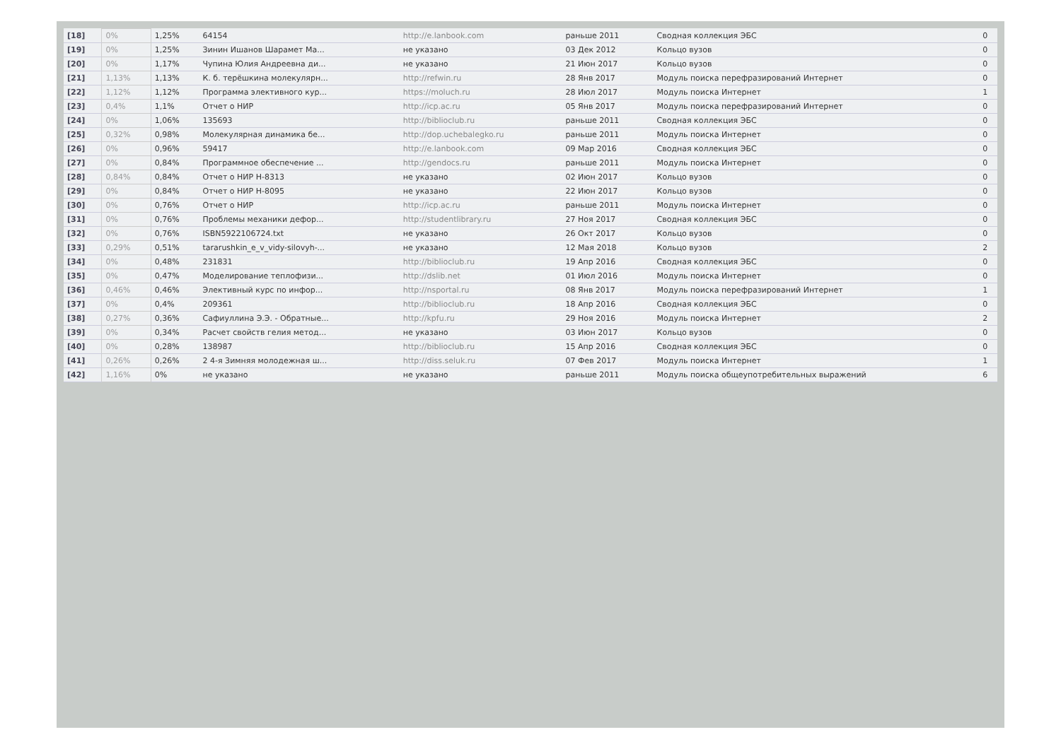| [18] | 0% | 1,25% | 64154 | http://e.lanbook.com | раньше 2011 | Сводная коллекция ЭБС | 0 |
| [19] | 0% | 1,25% | Зинин Ишанов Шарамет Ма... | не указано | 03 Дек 2012 | Кольцо вузов | 0 |
| [20] | 0% | 1,17% | Чупина Юлия Андреевна ди... | не указано | 21 Июн 2017 | Кольцо вузов | 0 |
| [21] | 1,13% | 1,13% | К. б. терёшкина молекулярн... | http://refwin.ru | 28 Янв 2017 | Модуль поиска перефразирований Интернет | 0 |
| [22] | 1,12% | 1,12% | Программа элективного кур... | https://moluch.ru | 28 Июл 2017 | Модуль поиска Интернет | 1 |
| [23] | 0,4% | 1,1% | Отчет о НИР | http://icp.ac.ru | 05 Янв 2017 | Модуль поиска перефразирований Интернет | 0 |
| [24] | 0% | 1,06% | 135693 | http://biblioclub.ru | раньше 2011 | Сводная коллекция ЭБС | 0 |
| [25] | 0,32% | 0,98% | Молекулярная динамика бе... | http://dop.uchebalegko.ru | раньше 2011 | Модуль поиска Интернет | 0 |
| [26] | 0% | 0,96% | 59417 | http://e.lanbook.com | 09 Мар 2016 | Сводная коллекция ЭБС | 0 |
| [27] | 0% | 0,84% | Программное обеспечение ... | http://gendocs.ru | раньше 2011 | Модуль поиска Интернет | 0 |
| [28] | 0,84% | 0,84% | Отчет о НИР Н-8313 | не указано | 02 Июн 2017 | Кольцо вузов | 0 |
| [29] | 0% | 0,84% | Отчет о НИР Н-8095 | не указано | 22 Июн 2017 | Кольцо вузов | 0 |
| [30] | 0% | 0,76% | Отчет о НИР | http://icp.ac.ru | раньше 2011 | Модуль поиска Интернет | 0 |
| [31] | 0% | 0,76% | Проблемы механики дефор... | http://studentlibrary.ru | 27 Ноя 2017 | Сводная коллекция ЭБС | 0 |
| [32] | 0% | 0,76% | ISBN5922106724.txt | не указано | 26 Окт 2017 | Кольцо вузов | 0 |
| [33] | 0,29% | 0,51% | tararushkin_e_v_vidy-silovyh-... | не указано | 12 Мая 2018 | Кольцо вузов | 2 |
| [34] | 0% | 0,48% | 231831 | http://biblioclub.ru | 19 Апр 2016 | Сводная коллекция ЭБС | 0 |
| [35] | 0% | 0,47% | Моделирование теплофизи... | http://dslib.net | 01 Июл 2016 | Модуль поиска Интернет | 0 |
| [36] | 0,46% | 0,46% | Элективный курс по инфор... | http://nsportal.ru | 08 Янв 2017 | Модуль поиска перефразирований Интернет | 1 |
| [37] | 0% | 0,4% | 209361 | http://biblioclub.ru | 18 Апр 2016 | Сводная коллекция ЭБС | 0 |
| [38] | 0,27% | 0,36% | Сафиуллина Э.Э. - Обратные... | http://kpfu.ru | 29 Ноя 2016 | Модуль поиска Интернет | 2 |
| [39] | 0% | 0,34% | Расчет свойств гелия метод... | не указано | 03 Июн 2017 | Кольцо вузов | 0 |
| [40] | 0% | 0,28% | 138987 | http://biblioclub.ru | 15 Апр 2016 | Сводная коллекция ЭБС | 0 |
| [41] | 0,26% | 0,26% | 2 4-я Зимняя молодежная ш... | http://diss.seluk.ru | 07 Фев 2017 | Модуль поиска Интернет | 1 |
| [42] | 1,16% | 0% | не указано | не указано | раньше 2011 | Модуль поиска общеупотребительных выражений | 6 |